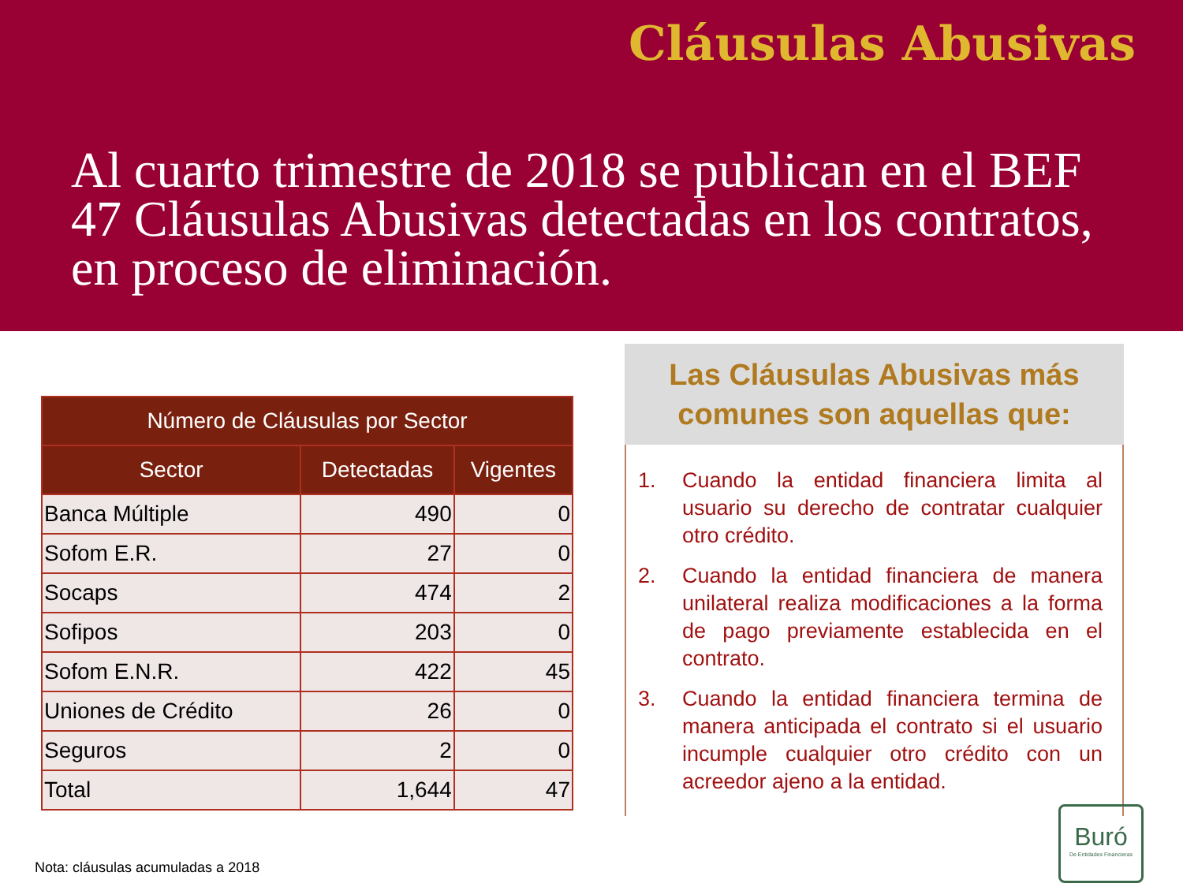Cláusulas Abusivas
Al cuarto trimestre de 2018 se publican en el BEF 47 Cláusulas Abusivas detectadas en los contratos, en proceso de eliminación.
| Número de Cláusulas por Sector | | |
| --- | --- | --- |
| Sector | Detectadas | Vigentes |
| Banca Múltiple | 490 | 0 |
| Sofom E.R. | 27 | 0 |
| Socaps | 474 | 2 |
| Sofipos | 203 | 0 |
| Sofom E.N.R. | 422 | 45 |
| Uniones de Crédito | 26 | 0 |
| Seguros | 2 | 0 |
| Total | 1,644 | 47 |
Nota: cláusulas acumuladas a 2018
Las Cláusulas Abusivas más comunes son aquellas que:
1. Cuando la entidad financiera limita al usuario su derecho de contratar cualquier otro crédito.
2. Cuando la entidad financiera de manera unilateral realiza modificaciones a la forma de pago previamente establecida en el contrato.
3. Cuando la entidad financiera termina de manera anticipada el contrato si el usuario incumple cualquier otro crédito con un acreedor ajeno a la entidad.
Buró
De Entidades Financieras